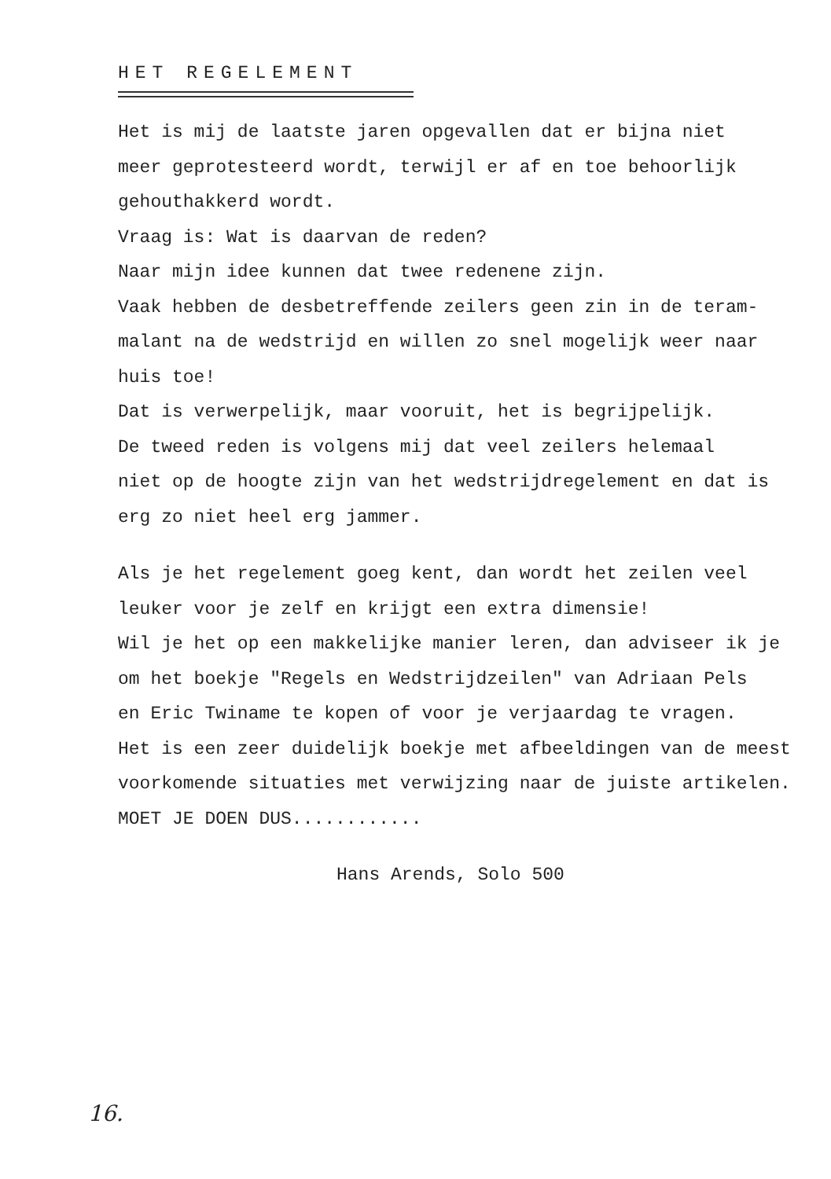HET REGELEMENT
Het is mij de laatste jaren opgevallen dat er bijna niet
meer geprotesteerd wordt, terwijl er af en toe behoorlijk
gehouthakkerd wordt.
Vraag is: Wat is daarvan de reden?
Naar mijn idee kunnen dat twee redenene zijn.
Vaak hebben de desbetreffende zeilers geen zin in de teram-
malant na de wedstrijd en willen zo snel mogelijk weer naar
huis toe!
Dat is verwerpelijk, maar vooruit, het is begrijpelijk.
De tweed reden is volgens mij dat veel zeilers helemaal
niet op de hoogte zijn van het wedstrijdregelement en dat is
erg zo niet heel erg jammer.
Als je het regelement goeg kent, dan wordt het zeilen veel
leuker voor je zelf en krijgt een extra dimensie!
Wil je het op een makkelijke manier leren, dan adviseer ik je
om het boekje "Regels en Wedstrijdzeilen" van Adriaan Pels
en Eric Twiname te kopen of voor je verjaardag te vragen.
Het is een zeer duidelijk boekje met afbeeldingen van de meest
voorkomende situaties met verwijzing naar de juiste artikelen.
MOET JE DOEN DUS............
Hans Arends, Solo 500
16.